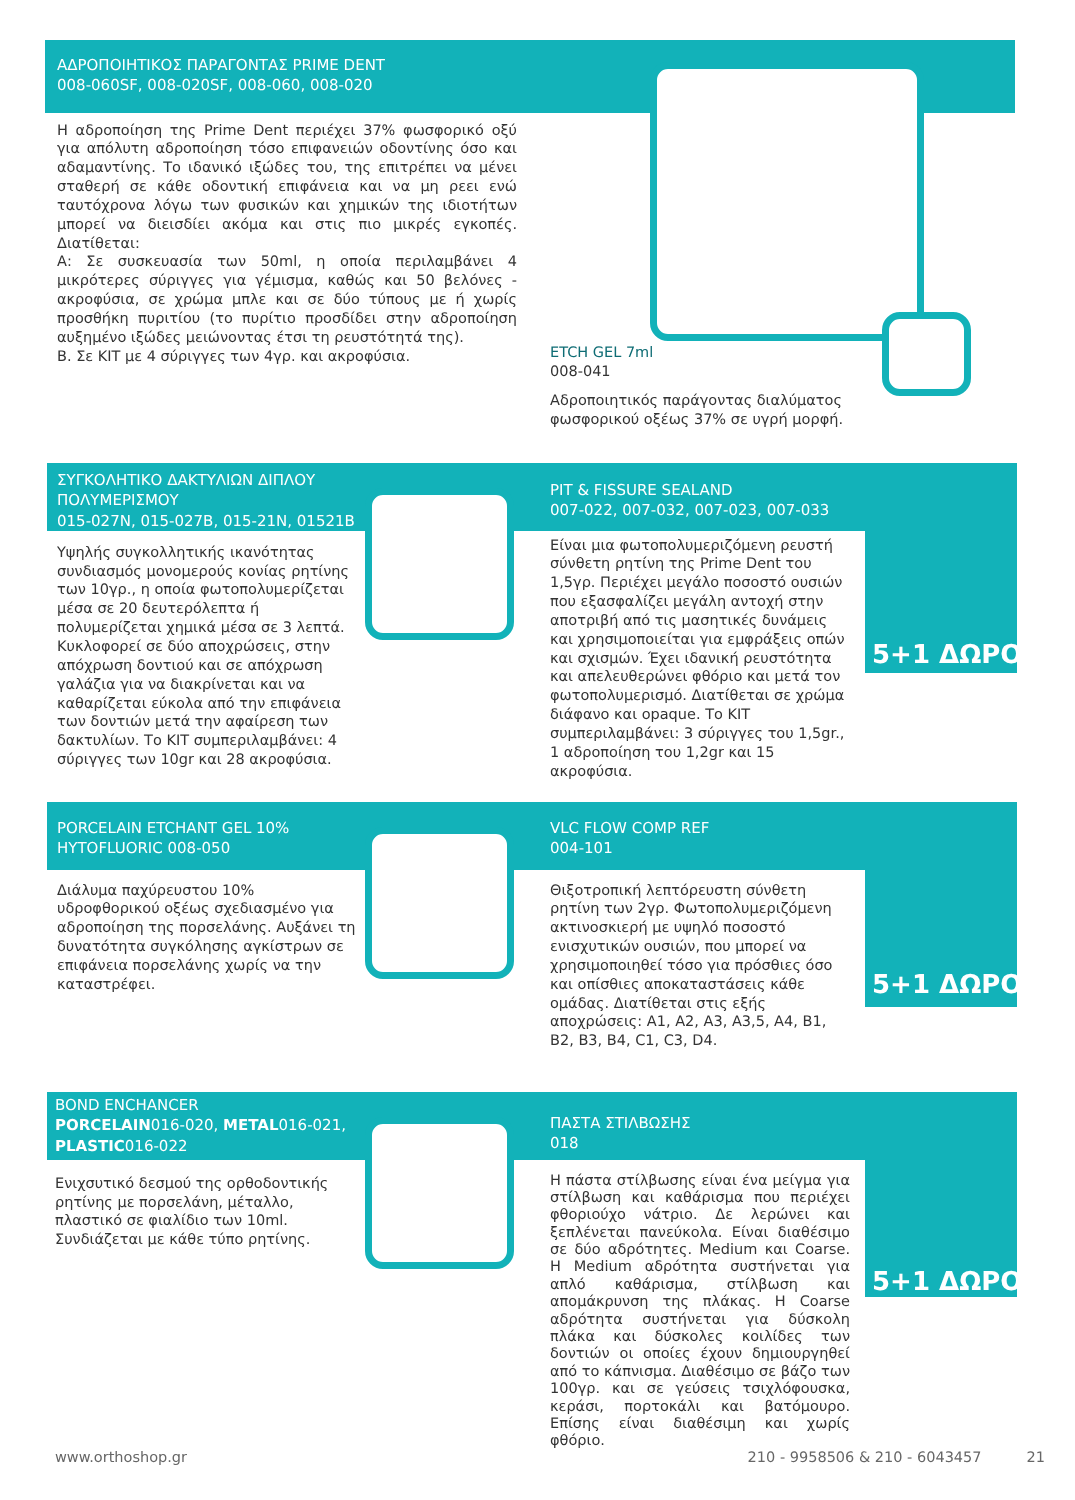ΑΔΡΟΠΟΙΗΤΙΚΟΣ ΠΑΡΑΓΟΝΤΑΣ PRIME DENT
008-060SF, 008-020SF, 008-060, 008-020
Η αδροποίηση της Prime Dent περιέχει 37% φωσφορικό οξύ για απόλυτη αδροποίηση τόσο επιφανειών οδοντίνης όσο και αδαμαντίνης. Το ιδανικό ιξώδες του, της επιτρέπει να μένει σταθερή σε κάθε οδοντική επιφάνεια και να μη ρεει ενώ ταυτόχρονα λόγω των φυσικών και χημικών της ιδιοτήτων μπορεί να διεισδίει ακόμα και στις πιο μικρές εγκοπές. Διατίθεται:
Α: Σε συσκευασία των 50ml, η οποία περιλαμβάνει 4 μικρότερες σύριγγες για γέμισμα, καθώς και 50 βελόνες - ακροφύσια, σε χρώμα μπλε και σε δύο τύπους με ή χωρίς προσθήκη πυριτίου (το πυρίτιο προσδίδει στην αδροποίηση αυξημένο ιξώδες μειώνοντας έτσι τη ρευστότητά της).
Β. Σε ΚΙΤ με 4 σύριγγες των 4γρ. και ακροφύσια.
ETCH GEL 7ml
008-041
Αδροποιητικός παράγοντας διαλύματος φωσφορικού οξέως 37% σε υγρή μορφή.
ΣΥΓΚΟΛΗΤΙΚΟ ΔΑΚΤΥΛΙΩΝ ΔΙΠΛΟΥ ΠΟΛΥΜΕΡΙΣΜΟΥ
015-027Ν, 015-027Β, 015-21Ν, 01521Β
Υψηλής συγκολλητικής ικανότητας συνδιασμός μονομερούς κονίας ρητίνης των 10γρ., η οποία φωτοπολυμερίζεται μέσα σε 20 δευτερόλεπτα ή πολυμερίζεται χημικά μέσα σε 3 λεπτά. Κυκλοφορεί σε δύο αποχρώσεις, στην απόχρωση δοντιού και σε απόχρωση γαλάζια για να διακρίνεται και να καθαρίζεται εύκολα από την επιφάνεια των δοντιών μετά την αφαίρεση των δακτυλίων. Το ΚΙΤ συμπεριλαμβάνει: 4 σύριγγες των 10gr και 28 ακροφύσια.
PIT & FISSURE SEALAND
007-022, 007-032, 007-023, 007-033
Είναι μια φωτοπολυμεριζόμενη ρευστή σύνθετη ρητίνη της Prime Dent του 1,5γρ. Περιέχει μεγάλο ποσοστό ουσιών που εξασφαλίζει μεγάλη αντοχή στην αποτριβή από τις μασητικές δυνάμεις και χρησιμοποιείται για εμφράξεις οπών και σχισμών. Έχει ιδανική ρευστότητα και απελευθερώνει φθόριο και μετά τον φωτοπολυμερισμό. Διατίθεται σε χρώμα διάφανο και opaque. Το ΚΙΤ συμπεριλαμβάνει: 3 σύριγγες του 1,5gr., 1 αδροποίηση του 1,2gr και 15 ακροφύσια.
5+1 ΔΩΡΟ
PORCELAIN ETCHANT GEL 10% HYTOFLUORIC 008-050
Διάλυμα παχύρευστου 10% υδροφθορικού οξέως σχεδιασμένο για αδροποίηση της πορσελάνης. Αυξάνει τη δυνατότητα συγκόλησης αγκίστρων σε επιφάνεια πορσελάνης χωρίς να την καταστρέφει.
VLC FLOW COMP REF
004-101
Θιξοτροπική λεπτόρευστη σύνθετη ρητίνη των 2γρ. Φωτοπολυμεριζόμενη ακτινοσκιερή με υψηλό ποσοστό ενισχυτικών ουσιών, που μπορεί να χρησιμοποιηθεί τόσο για πρόσθιες όσο και οπίσθιες αποκαταστάσεις κάθε ομάδας. Διατίθεται στις εξής αποχρώσεις: Α1, Α2, Α3, Α3,5, Α4, Β1, Β2, Β3, Β4, C1, C3, D4.
5+1 ΔΩΡΟ
BOND ENCHANCER
PORCELAIN016-020, METAL016-021, PLASTIC016-022
Ενιχσυτικό δεσμού της ορθοδοντικής ρητίνης με πορσελάνη, μέταλλο, πλαστικό σε φιαλίδιο των 10ml. Συνδιάζεται με κάθε τύπο ρητίνης.
ΠΑΣΤΑ ΣΤΙΛΒΩΣΗΣ
018
Η πάστα στίλβωσης είναι ένα μείγμα για στίλβωση και καθάρισμα που περιέχει φθοριούχο νάτριο. Δε λερώνει και ξεπλένεται πανεύκολα. Είναι διαθέσιμο σε δύο αδρότητες. Medium και Coarse. Η Medium αδρότητα συστήνεται για απλό καθάρισμα, στίλβωση και απομάκρυνση της πλάκας. Η Coarse αδρότητα συστήνεται για δύσκολη πλάκα και δύσκολες κοιλίδες των δοντιών οι οποίες έχουν δημιουργηθεί από το κάπνισμα. Διαθέσιμο σε βάζο των 100γρ. και σε γεύσεις τσιχλόφουσκα, κεράσι, πορτοκάλι και βατόμουρο. Επίσης είναι διαθέσιμη και χωρίς φθόριο.
5+1 ΔΩΡΟ
www.orthoshop.gr 210 - 9958506 & 210 - 6043457 21